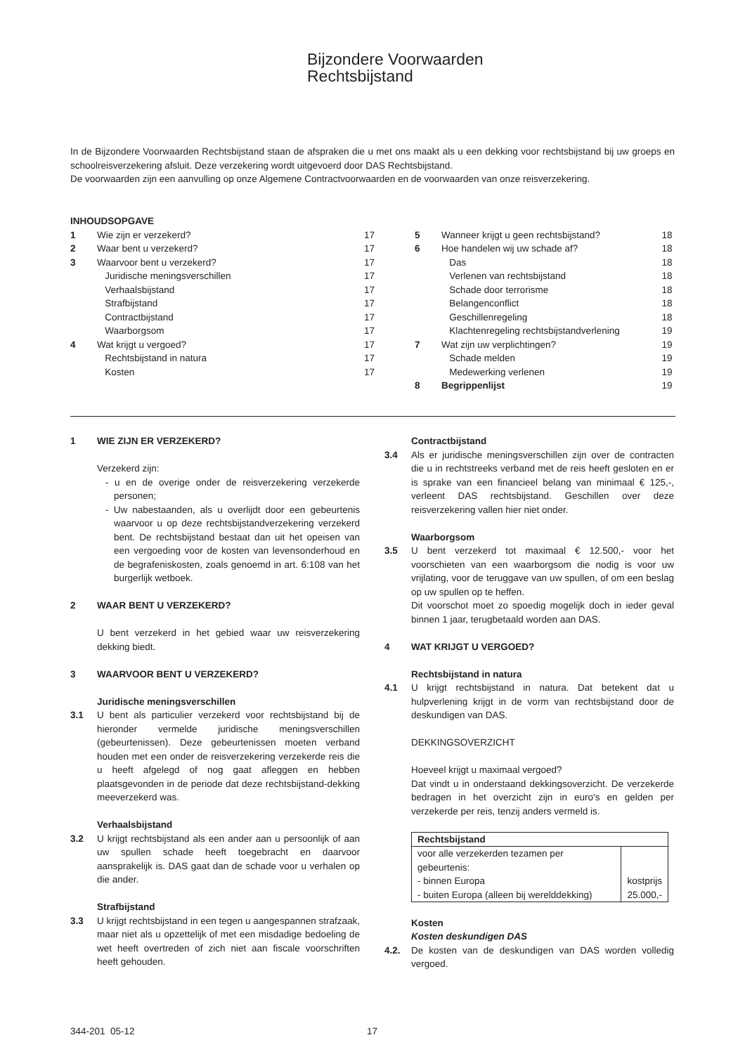Bijzondere Voorwaarden
Rechtsbijstand
In de Bijzondere Voorwaarden Rechtsbijstand staan de afspraken die u met ons maakt als u een dekking voor rechtsbijstand bij uw groeps en schoolreisverzekering afsluit. Deze verzekering wordt uitgevoerd door DAS Rechtsbijstand.
De voorwaarden zijn een aanvulling op onze Algemene Contractvoorwaarden en de voorwaarden van onze reisverzekering.
INHOUDSOPGAVE
| / 1 / Wie zijn er verzekerd? / 17 / / 2 / Waar bent u verzekerd? / 17 / / 3 / Waarvoor bent u verzekerd? / 17 / / / Juridische meningsverschillen / 17 / / / Verhaalsbijstand / 17 / / / Strafbijstand / 17 / / / Contractbijstand / 17 / / / Waarborgsom / 17 / / 4 / Wat krijgt u vergoed? / 17 / / / Rechtsbijstand in natura / 17 / / / Kosten / 17 / | | / 5 / Wanneer krijgt u geen rechtsbijstand? / 18 / / 6 / Hoe handelen wij uw schade af? / 18 / / / Das / 18 / / / Verlenen van rechtsbijstand / 18 / / / Schade door terrorisme / 18 / / / Belangenconflict / 18 / / / Geschillenregeling / 18 / / / Klachtenregeling rechtsbijstandverlening / 19 / / 7 / Wat zijn uw verplichtingen? / 19 / / / Schade melden / 19 / / / Medewerking verlenen / 19 / / 8 / Begrippenlijst / 19 / |
1 WIE ZIJN ER VERZEKERD?
Verzekerd zijn:
- u en de overige onder de reisverzekering verzekerde personen;
- Uw nabestaanden, als u overlijdt door een gebeurtenis waarvoor u op deze rechtsbijstandverzekering verzekerd bent. De rechtsbijstand bestaat dan uit het opeisen van een vergoeding voor de kosten van levensonderhoud en de begrafeniskosten, zoals genoemd in art. 6:108 van het burgerlijk wetboek.
2 WAAR BENT U VERZEKERD?
U bent verzekerd in het gebied waar uw reisverzekering dekking biedt.
3 WAARVOOR BENT U VERZEKERD?
Juridische meningsverschillen
3.1 U bent als particulier verzekerd voor rechtsbijstand bij de hieronder vermelde juridische meningsverschillen (gebeurtenissen). Deze gebeurtenissen moeten verband houden met een onder de reisverzekering verzekerde reis die u heeft afgelegd of nog gaat afleggen en hebben plaatsgevonden in de periode dat deze rechtsbijstand-dekking meeverzekerd was.
Verhaalsbijstand
3.2 U krijgt rechtsbijstand als een ander aan u persoonlijk of aan uw spullen schade heeft toegebracht en daarvoor aansprakelijk is. DAS gaat dan de schade voor u verhalen op die ander.
Strafbijstand
3.3 U krijgt rechtsbijstand in een tegen u aangespannen strafzaak, maar niet als u opzettelijk of met een misdadige bedoeling de wet heeft overtreden of zich niet aan fiscale voorschriften heeft gehouden.
Contractbijstand
3.4 Als er juridische meningsverschillen zijn over de contracten die u in rechtstreeks verband met de reis heeft gesloten en er is sprake van een financieel belang van minimaal € 125,-, verleent DAS rechtsbijstand. Geschillen over deze reisverzekering vallen hier niet onder.
Waarborgsom
3.5 U bent verzekerd tot maximaal € 12.500,- voor het voorschieten van een waarborgsom die nodig is voor uw vrijlating, voor de teruggave van uw spullen, of om een beslag op uw spullen op te heffen.
Dit voorschot moet zo spoedig mogelijk doch in ieder geval binnen 1 jaar, terugbetaald worden aan DAS.
4 WAT KRIJGT U VERGOED?
Rechtsbijstand in natura
4.1 U krijgt rechtsbijstand in natura. Dat betekent dat u hulpverlening krijgt in de vorm van rechtsbijstand door de deskundigen van DAS.
DEKKINGSOVERZICHT
Hoeveel krijgt u maximaal vergoed?
Dat vindt u in onderstaand dekkingsoverzicht. De verzekerde bedragen in het overzicht zijn in euro's en gelden per verzekerde per reis, tenzij anders vermeld is.
| Rechtsbijstand | |
| --- | --- |
| voor alle verzekerden tezamen per gebeurtenis: - binnen Europa - buiten Europa (alleen bij werelddekking) | kostprijs 25.000,- |
Kosten
Kosten deskundigen DAS
4.2. De kosten van de deskundigen van DAS worden volledig vergoed.
344-201 05-12 17